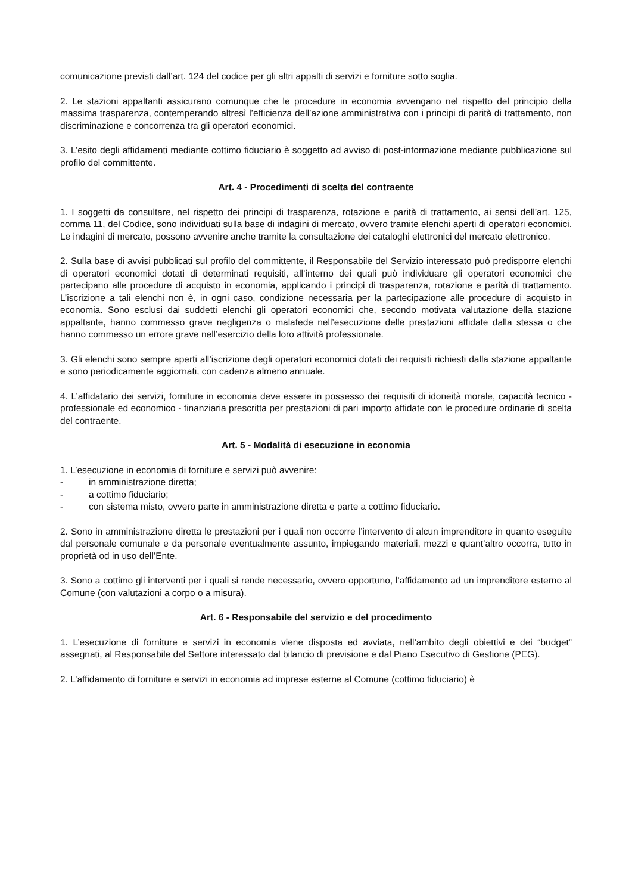comunicazione previsti dall’art. 124 del codice per gli altri appalti di servizi e forniture sotto soglia.
2. Le stazioni appaltanti assicurano comunque che le procedure in economia avvengano nel rispetto del principio della massima trasparenza, contemperando altresì l’efficienza dell’azione amministrativa con i principi di parità di trattamento, non discriminazione e concorrenza tra gli operatori economici.
3. L’esito degli affidamenti mediante cottimo fiduciario è soggetto ad avviso di post-informazione mediante pubblicazione sul profilo del committente.
Art. 4 - Procedimenti di scelta del contraente
1. I soggetti da consultare, nel rispetto dei principi di trasparenza, rotazione e parità di trattamento, ai sensi dell’art. 125, comma 11, del Codice, sono individuati sulla base di indagini di mercato, ovvero tramite elenchi aperti di operatori economici. Le indagini di mercato, possono avvenire anche tramite la consultazione dei cataloghi elettronici del mercato elettronico.
2. Sulla base di avvisi pubblicati sul profilo del committente, il Responsabile del Servizio interessato può predisporre elenchi di operatori economici dotati di determinati requisiti, all’interno dei quali può individuare gli operatori economici che partecipano alle procedure di acquisto in economia, applicando i principi di trasparenza, rotazione e parità di trattamento. L’iscrizione a tali elenchi non è, in ogni caso, condizione necessaria per la partecipazione alle procedure di acquisto in economia. Sono esclusi dai suddetti elenchi gli operatori economici che, secondo motivata valutazione della stazione appaltante, hanno commesso grave negligenza o malafede nell’esecuzione delle prestazioni affidate dalla stessa o che hanno commesso un errore grave nell’esercizio della loro attività professionale.
3. Gli elenchi sono sempre aperti all’iscrizione degli operatori economici dotati dei requisiti richiesti dalla stazione appaltante e sono periodicamente aggiornati, con cadenza almeno annuale.
4. L’affidatario dei servizi, forniture in economia deve essere in possesso dei requisiti di idoneità morale, capacità tecnico - professionale ed economico - finanziaria prescritta per prestazioni di pari importo affidate con le procedure ordinarie di scelta del contraente.
Art. 5 - Modalità di esecuzione in economia
1. L’esecuzione in economia di forniture e servizi può avvenire:
- in amministrazione diretta;
- a cottimo fiduciario;
- con sistema misto, ovvero parte in amministrazione diretta e parte a cottimo fiduciario.
2. Sono in amministrazione diretta le prestazioni per i quali non occorre l’intervento di alcun imprenditore in quanto eseguite dal personale comunale e da personale eventualmente assunto, impiegando materiali, mezzi e quant’altro occorra, tutto in proprietà od in uso dell’Ente.
3. Sono a cottimo gli interventi per i quali si rende necessario, ovvero opportuno, l’affidamento ad un imprenditore esterno al Comune (con valutazioni a corpo o a misura).
Art. 6 - Responsabile del servizio e del procedimento
1. L’esecuzione di forniture e servizi in economia viene disposta ed avviata, nell’ambito degli obiettivi e dei “budget” assegnati, al Responsabile del Settore interessato dal bilancio di previsione e dal Piano Esecutivo di Gestione (PEG).
2. L’affidamento di forniture e servizi in economia ad imprese esterne al Comune (cottimo fiduciario) è